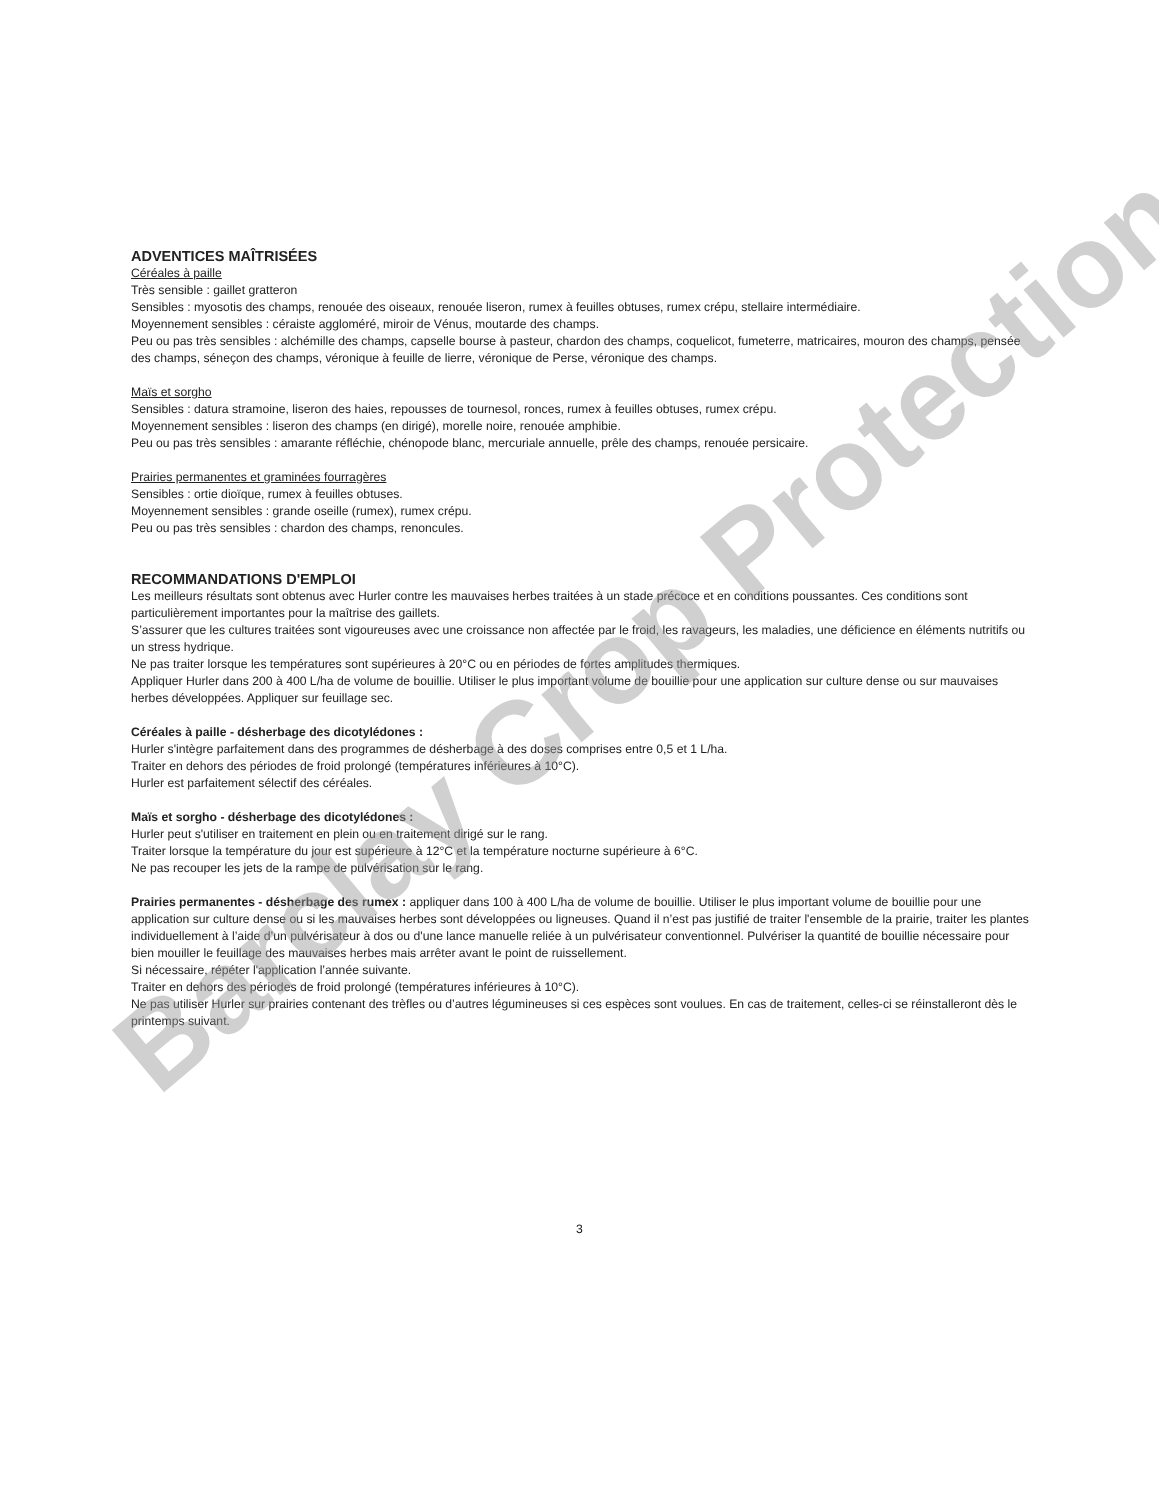ADVENTICES MAÎTRISÉES
Céréales à paille
Très sensible : gaillet gratteron
Sensibles : myosotis des champs, renouée des oiseaux, renouée liseron, rumex à feuilles obtuses, rumex crépu, stellaire intermédiaire.
Moyennement sensibles : céraiste aggloméré, miroir de Vénus, moutarde des champs.
Peu ou pas très sensibles : alchémille des champs, capselle bourse à pasteur, chardon des champs, coquelicot, fumeterre, matricaires, mouron des champs, pensée des champs, séneçon des champs, véronique à feuille de lierre, véronique de Perse, véronique des champs.
Maïs et sorgho
Sensibles : datura stramoine, liseron des haies, repousses de tournesol, ronces, rumex à feuilles obtuses, rumex crépu.
Moyennement sensibles : liseron des champs (en dirigé), morelle noire, renouée amphibie.
Peu ou pas très sensibles : amarante réfléchie, chénopode blanc, mercuriale annuelle, prêle des champs, renouée persicaire.
Prairies permanentes et graminées fourragères
Sensibles : ortie dioïque, rumex à feuilles obtuses.
Moyennement sensibles : grande oseille (rumex), rumex crépu.
Peu ou pas très sensibles : chardon des champs, renoncules.
RECOMMANDATIONS D'EMPLOI
Les meilleurs résultats sont obtenus avec Hurler contre les mauvaises herbes traitées à un stade précoce et en conditions poussantes. Ces conditions sont particulièrement importantes pour la maîtrise des gaillets.
S’assurer que les cultures traitées sont vigoureuses avec une croissance non affectée par le froid, les ravageurs, les maladies, une déficience en éléments nutritifs ou un stress hydrique.
Ne pas traiter lorsque les températures sont supérieures à 20°C ou en périodes de fortes amplitudes thermiques.
Appliquer Hurler dans 200 à 400 L/ha de volume de bouillie. Utiliser le plus important volume de bouillie pour une application sur culture dense ou sur mauvaises herbes développées. Appliquer sur feuillage sec.
Céréales à paille - désherbage des dicotylédones :
Hurler s'intègre parfaitement dans des programmes de désherbage à des doses comprises entre 0,5 et 1 L/ha.
Traiter en dehors des périodes de froid prolongé (températures inférieures à 10°C).
Hurler est parfaitement sélectif des céréales.
Maïs et sorgho - désherbage des dicotylédones :
Hurler peut s'utiliser en traitement en plein ou en traitement dirigé sur le rang.
Traiter lorsque la température du jour est supérieure à 12°C et la température nocturne supérieure à 6°C.
Ne pas recouper les jets de la rampe de pulvérisation sur le rang.
Prairies permanentes - désherbage des rumex : appliquer dans 100 à 400 L/ha de volume de bouillie. Utiliser le plus important volume de bouillie pour une application sur culture dense ou si les mauvaises herbes sont développées ou ligneuses. Quand il n’est pas justifié de traiter l'ensemble de la prairie, traiter les plantes individuellement à l’aide d’un pulvérisateur à dos ou d'une lance manuelle reliée à un pulvérisateur conventionnel. Pulvériser la quantité de bouillie nécessaire pour bien mouiller le feuillage des mauvaises herbes mais arrêter avant le point de ruissellement.
Si nécessaire, répéter l'application l’année suivante.
Traiter en dehors des périodes de froid prolongé (températures inférieures à 10°C).
Ne pas utiliser Hurler sur prairies contenant des trèfles ou d’autres légumineuses si ces espèces sont voulues. En cas de traitement, celles-ci se réinstalleront dès le printemps suivant.
Barclay Crop Protection
3